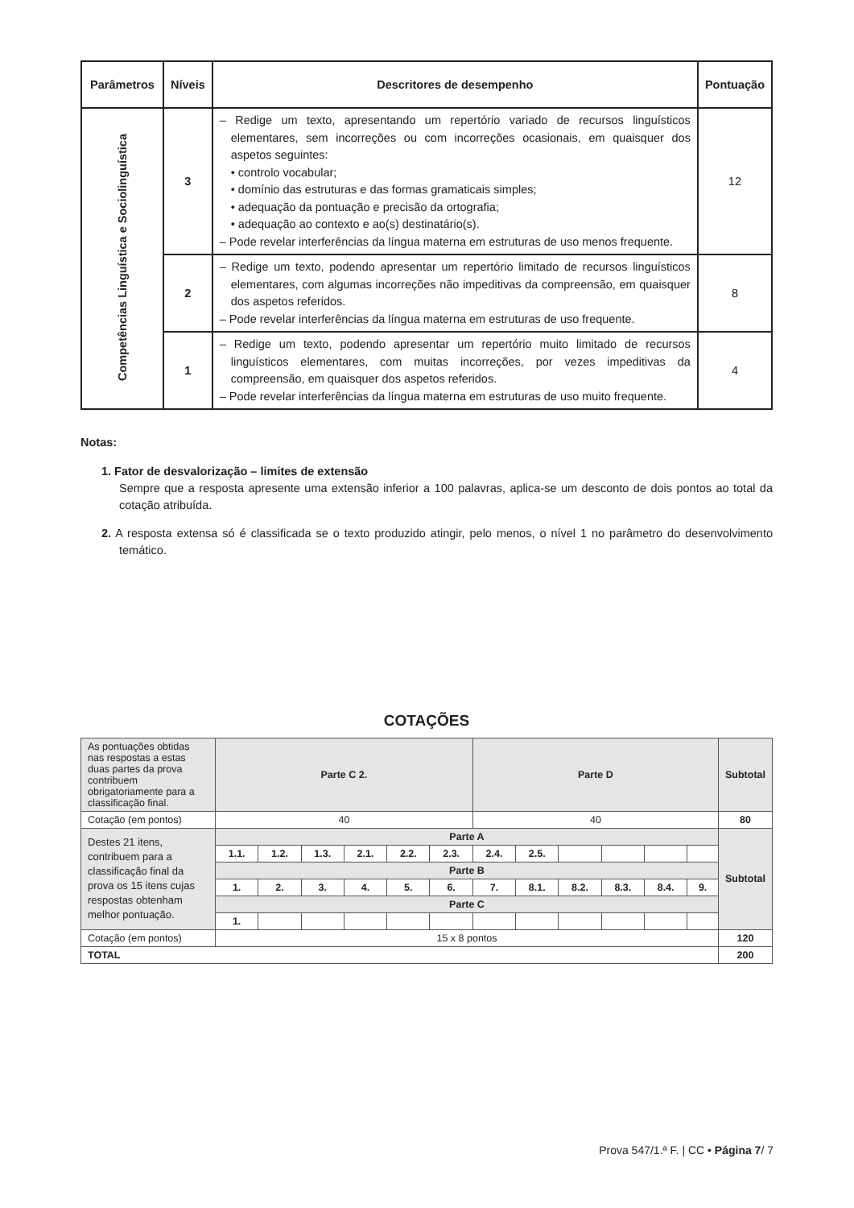| Parâmetros | Níveis | Descritores de desempenho | Pontuação |
| --- | --- | --- | --- |
| Competências Linguística e Sociolinguística | 3 | – Redige um texto, apresentando um repertório variado de recursos linguísticos elementares, sem incorreções ou com incorreções ocasionais, em quaisquer dos aspetos seguintes: • controlo vocabular; • domínio das estruturas e das formas gramaticais simples; • adequação da pontuação e precisão da ortografia; • adequação ao contexto e ao(s) destinatário(s). – Pode revelar interferências da língua materna em estruturas de uso menos frequente. | 12 |
| | 2 | – Redige um texto, podendo apresentar um repertório limitado de recursos linguísticos elementares, com algumas incorreções não impeditivas da compreensão, em quaisquer dos aspetos referidos. – Pode revelar interferências da língua materna em estruturas de uso frequente. | 8 |
| | 1 | – Redige um texto, podendo apresentar um repertório muito limitado de recursos linguísticos elementares, com muitas incorreções, por vezes impeditivas da compreensão, em quaisquer dos aspetos referidos. – Pode revelar interferências da língua materna em estruturas de uso muito frequente. | 4 |
Notas:
1. Fator de desvalorização – limites de extensão
Sempre que a resposta apresente uma extensão inferior a 100 palavras, aplica-se um desconto de dois pontos ao total da cotação atribuída.
2. A resposta extensa só é classificada se o texto produzido atingir, pelo menos, o nível 1 no parâmetro do desenvolvimento temático.
COTAÇÕES
| As pontuações obtidas nas respostas a estas duas partes da prova contribuem obrigatoriamente para a classificação final. | Parte C 2. | | | | | | Parte D | | | | | | Subtotal |
| Cotação (em pontos) | 40 | | | | | | 40 | | | | | | 80 |
| Destes 21 itens, contribuem para a classificação final da prova os 15 itens cujas respostas obtenham melhor pontuação. | Parte A | | | | | | | | | | | | Subtotal |
| | 1.1. | 1.2. | 1.3. | 2.1. | 2.2. | 2.3. | 2.4. | 2.5. | | | | | |
| | Parte B | | | | | | | | | | | | |
| | 1. | 2. | 3. | 4. | 5. | 6. | 7. | 8.1. | 8.2. | 8.3. | 8.4. | 9. | |
| | Parte C | | | | | | | | | | | | |
| | 1. | | | | | | | | | | | | |
| Cotação (em pontos) | 15 x 8 pontos | | | | | | | | | | | | 120 |
| TOTAL | | | | | | | | | | | | | 200 |
Prova 547/1.ª F. | CC • Página 7/ 7